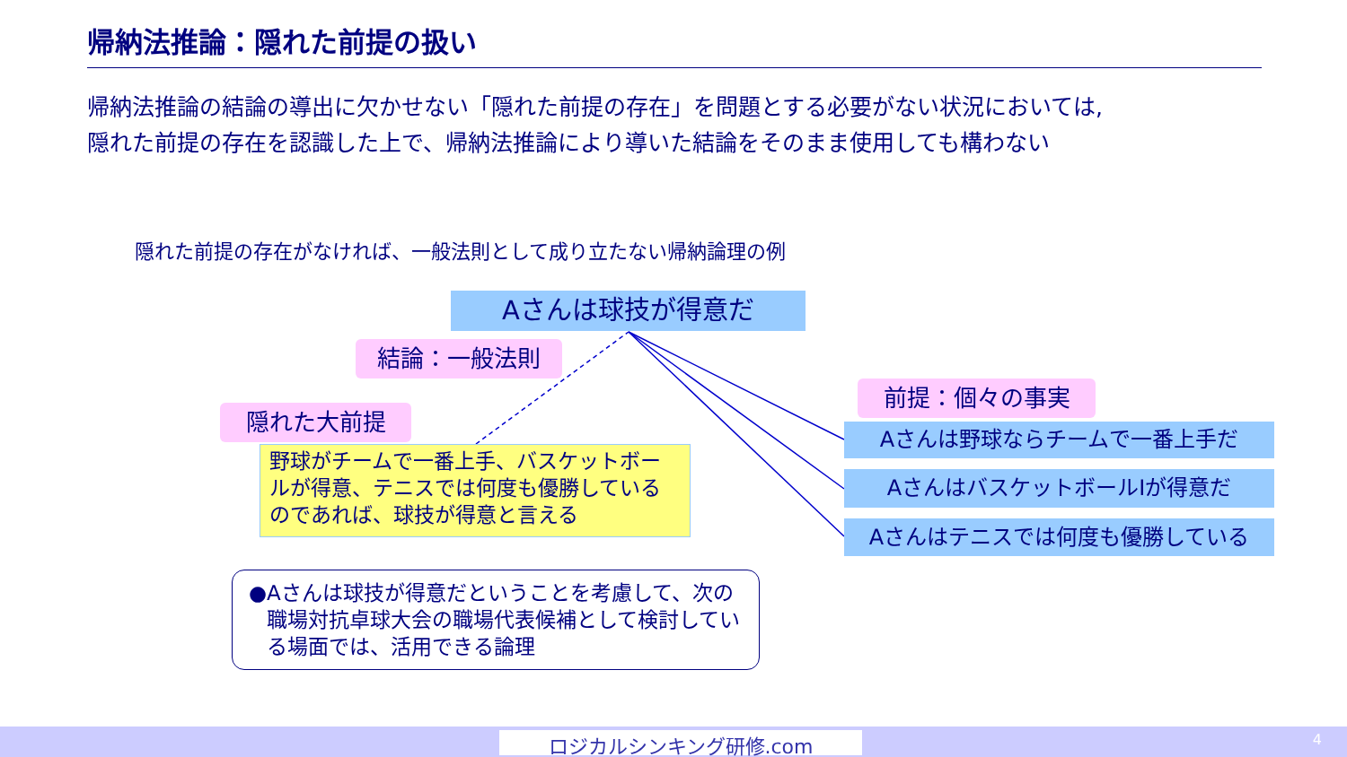帰納法推論：隠れた前提の扱い
帰納法推論の結論の導出に欠かせない「隠れた前提の存在」を問題とする必要がない状況においては,
隠れた前提の存在を認識した上で、帰納法推論により導いた結論をそのまま使用しても構わない
隠れた前提の存在がなければ、一般法則として成り立たない帰納論理の例
Aさんは球技が得意だ
結論：一般法則
隠れた大前提
前提：個々の事実
Aさんは野球ならチームで一番上手だ
AさんはバスケットボールIが得意だ
Aさんはテニスでは何度も優勝している
野球がチームで一番上手、バスケットボールが得意、テニスでは何度も優勝しているのであれば、球技が得意と言える
● Aさんは球技が得意だということを考慮して、次の職場対抗卓球大会の職場代表候補として検討している場面では、活用できる論理
ロジカルシンキング研修.com 4